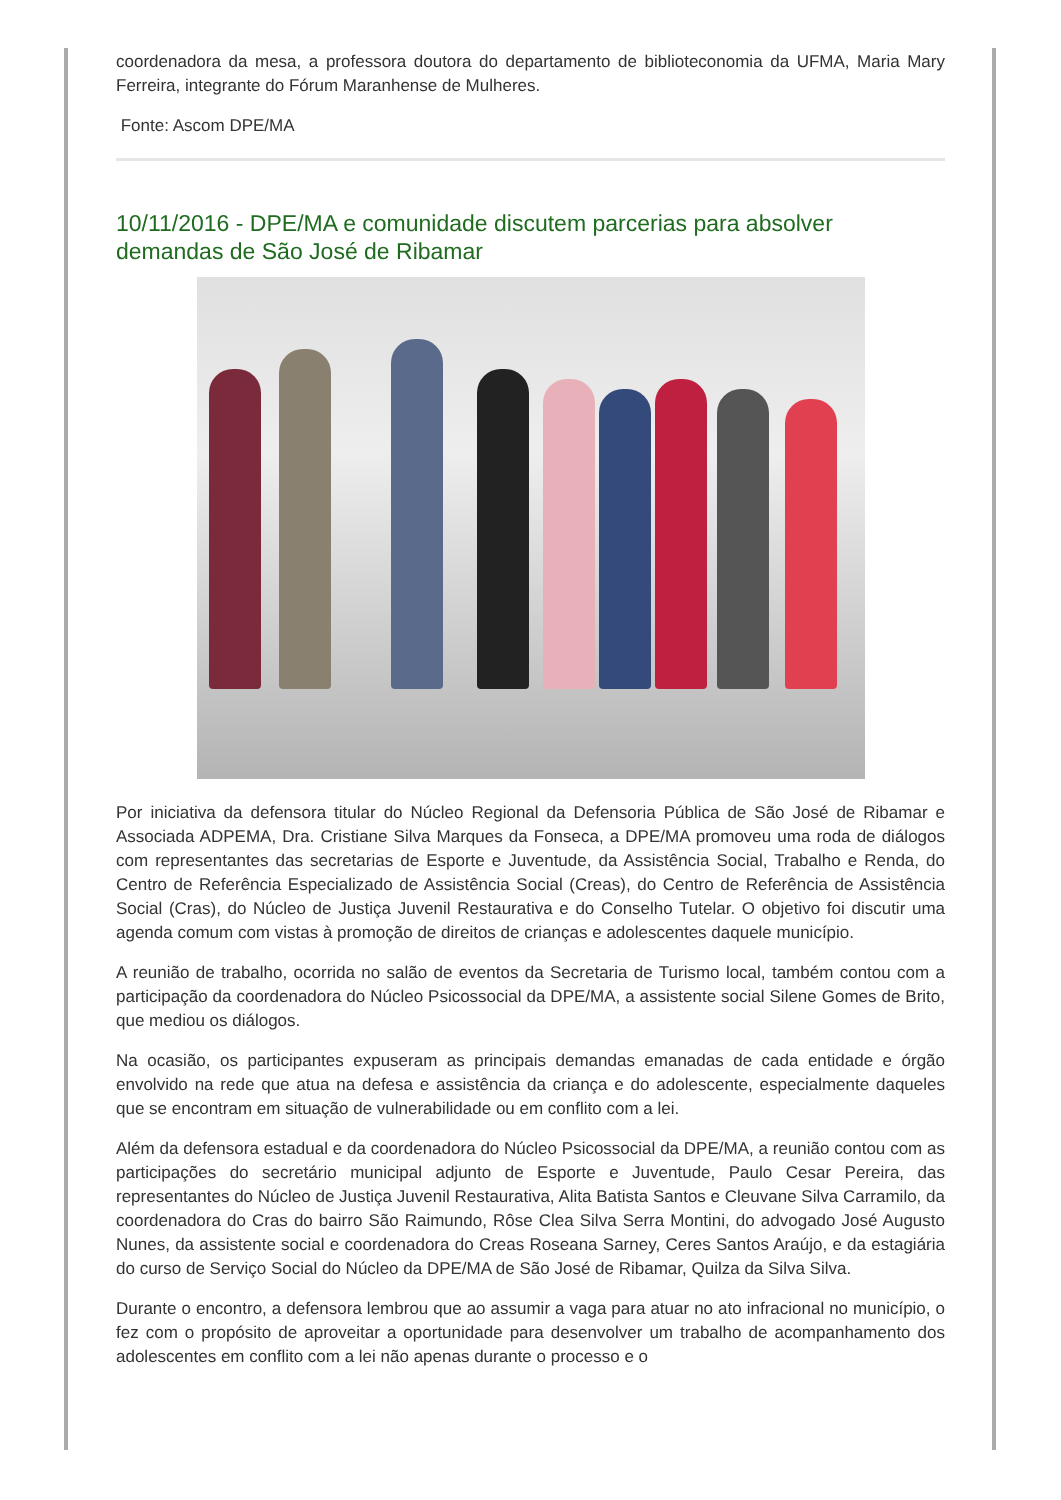coordenadora da mesa, a professora doutora do departamento de biblioteconomia da UFMA, Maria Mary Ferreira, integrante do Fórum Maranhense de Mulheres.
Fonte: Ascom DPE/MA
10/11/2016 - DPE/MA e comunidade discutem parcerias para absolver demandas de São José de Ribamar
Por iniciativa da defensora titular do Núcleo Regional da Defensoria Pública de São José de Ribamar e Associada ADPEMA, Dra. Cristiane Silva Marques da Fonseca, a DPE/MA promoveu uma roda de diálogos com representantes das secretarias de Esporte e Juventude, da Assistência Social, Trabalho e Renda, do Centro de Referência Especializado de Assistência Social (Creas), do Centro de Referência de Assistência Social (Cras), do Núcleo de Justiça Juvenil Restaurativa e do Conselho Tutelar. O objetivo foi discutir uma agenda comum com vistas à promoção de direitos de crianças e adolescentes daquele município.
A reunião de trabalho, ocorrida no salão de eventos da Secretaria de Turismo local, também contou com a participação da coordenadora do Núcleo Psicossocial da DPE/MA, a assistente social Silene Gomes de Brito, que mediou os diálogos.
Na ocasião, os participantes expuseram as principais demandas emanadas de cada entidade e órgão envolvido na rede que atua na defesa e assistência da criança e do adolescente, especialmente daqueles que se encontram em situação de vulnerabilidade ou em conflito com a lei.
Além da defensora estadual e da coordenadora do Núcleo Psicossocial da DPE/MA, a reunião contou com as participações do secretário municipal adjunto de Esporte e Juventude, Paulo Cesar Pereira, das representantes do Núcleo de Justiça Juvenil Restaurativa, Alita Batista Santos e Cleuvane Silva Carramilo, da coordenadora do Cras do bairro São Raimundo, Rôse Clea Silva Serra Montini, do advogado José Augusto Nunes, da assistente social e coordenadora do Creas Roseana Sarney, Ceres Santos Araújo, e da estagiária do curso de Serviço Social do Núcleo da DPE/MA de São José de Ribamar, Quilza da Silva Silva.
Durante o encontro, a defensora lembrou que ao assumir a vaga para atuar no ato infracional no município, o fez com o propósito de aproveitar a oportunidade para desenvolver um trabalho de acompanhamento dos adolescentes em conflito com a lei não apenas durante o processo e o